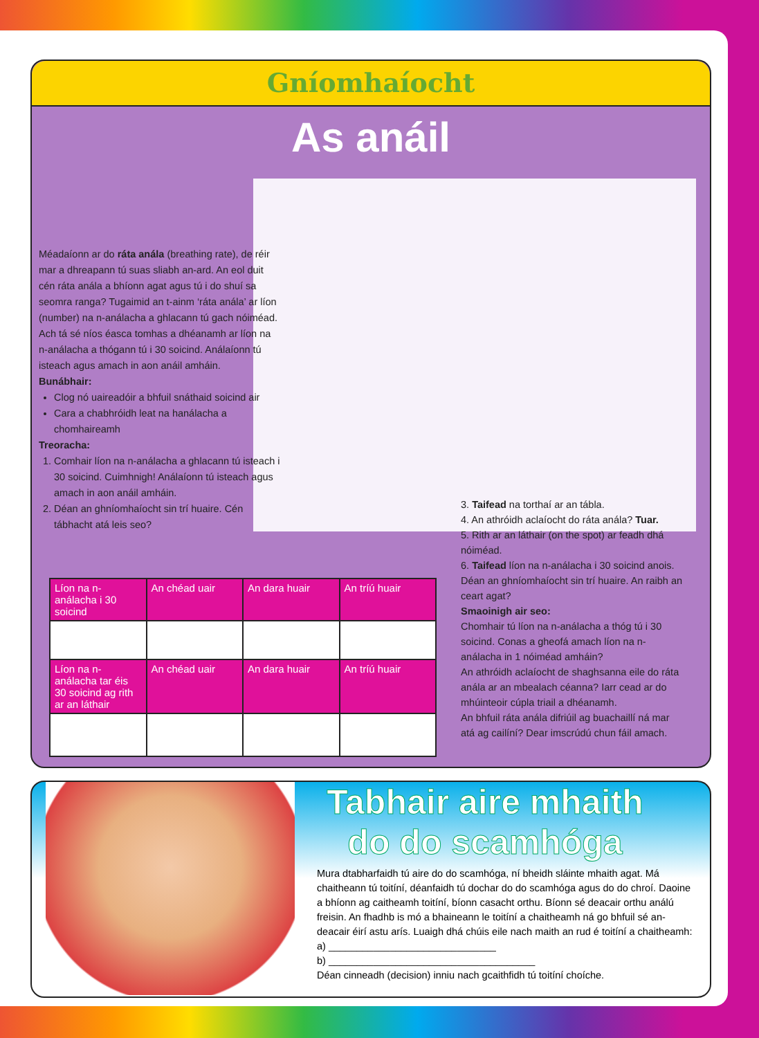Gníomhaíocht
As anáil
Méadaíonn ar do ráta anála (breathing rate), de réir mar a dhreapann tú suas sliabh an-ard. An eol duit cén ráta anála a bhíonn agat agus tú i do shuí sa seomra ranga? Tugaimid an t-ainm ‘ráta anála’ ar líon (number) na n-análacha a ghlacann tú gach nóiméad. Ach tá sé níos éasca tomhas a dhéanamh ar líon na n-análacha a thógann tú i 30 soicind. Análaíonn tú isteach agus amach in aon anáil amháin.
Bunábhair:
Clog nó uaireadóir a bhfuil snáthaid soicind air
Cara a chabhróidh leat na hanálacha a chomhaireamh
Treoracha:
1. Comhair líon na n-análacha a ghlacann tú isteach i 30 soicind. Cuimhnigh! Análaíonn tú isteach agus amach in aon anáil amháin.
2. Déan an ghníomhaíocht sin trí huaire. Cén tábhacht atá leis seo?
3. Taifead na torthaí ar an tábla.
4. An athróidh aclaíocht do ráta anála? Tuar.
5. Rith ar an láthair (on the spot) ar feadh dhá nóiméad.
6. Taifead líon na n-análacha i 30 soicind anois. Déan an ghníomhaíocht sin trí huaire. An raibh an ceart agat?
Smaoinigh air seo:
Chomhair tú líon na n-análacha a thóg tú i 30 soicind. Conas a gheofá amach líon na n-análacha in 1 nóiméad amháin?
An athróidh aclaíocht de shaghsanna eile do ráta anála ar an mbealach céanna? Iarr cead ar do mhúinteoir cúpla triail a dhéanamh.
An bhfuil ráta anála difriúil ag buachaillí ná mar atá ag cailíní? Dear imscrúdú chun fáil amach.
| Líon na n-análacha i 30 soicind | An chéad uair | An dara huair | An tríú huair |
| --- | --- | --- | --- |
| Líon na n-análacha tar éis 30 soicind ag rith ar an láthair | An chéad uair | An dara huair | An tríú huair |
Tabhair aire mhaith do do scamhóga
Mura dtabharfaidh tú aire do do scamhóga, ní bheidh sláinte mhaith agat. Má chaitheann tú toitíní, déanfaidh tú dochar do do scamhóga agus do do chroí. Daoine a bhíonn ag caitheamh toitíní, bíonn casacht orthu. Bíonn sé deacair orthu análú freisin. An fhadhb is mó a bhaineann le toitíní a chaitheamh ná go bhfuil sé an-deacair éirí astu arís. Luaigh dhá chúis eile nach maith an rud é toitíní a chaitheamh:
a) ______________________________
b) _____________________________________
Déan cinneadh (decision) inniu nach gcaithfidh tú toitíní choíche.